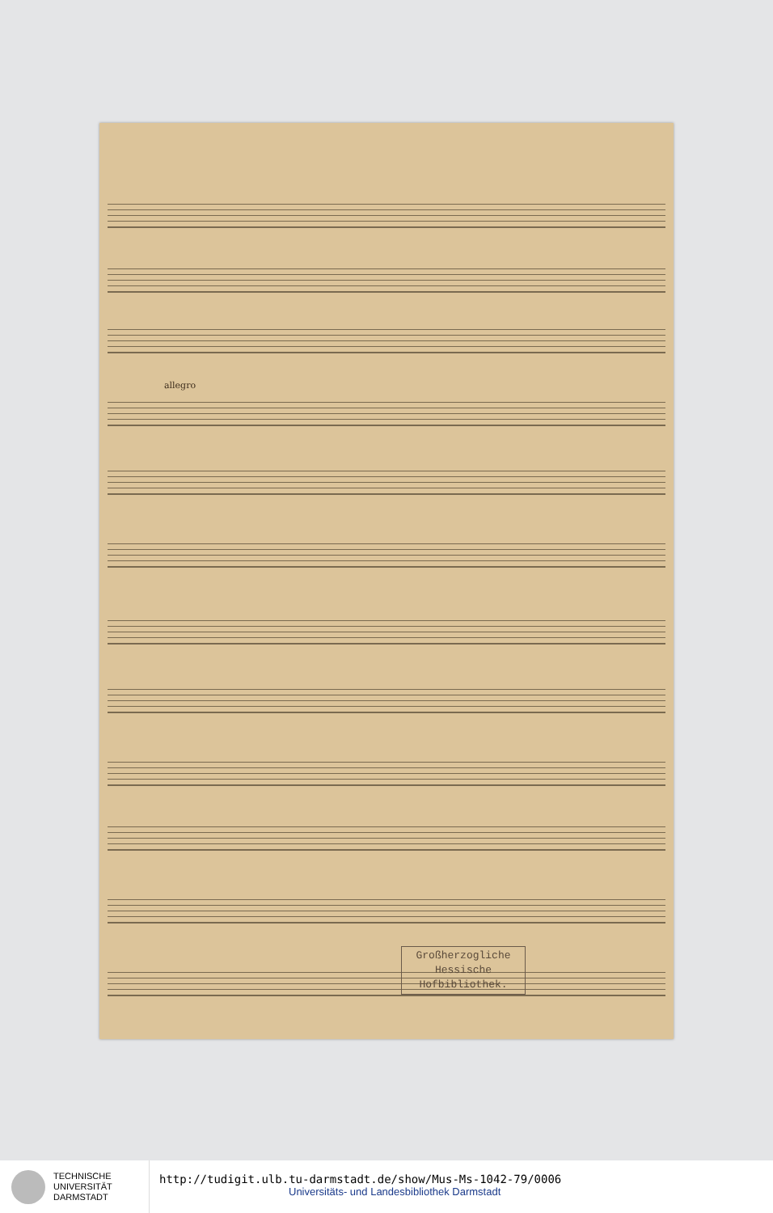allegro
Großherzogliche
Hessische
Hofbibliothek.
TECHNISCHE
UNIVERSITÄT
DARMSTADT
http://tudigit.ulb.tu-darmstadt.de/show/Mus-Ms-1042-79/0006
Universitäts- und Landesbibliothek Darmstadt